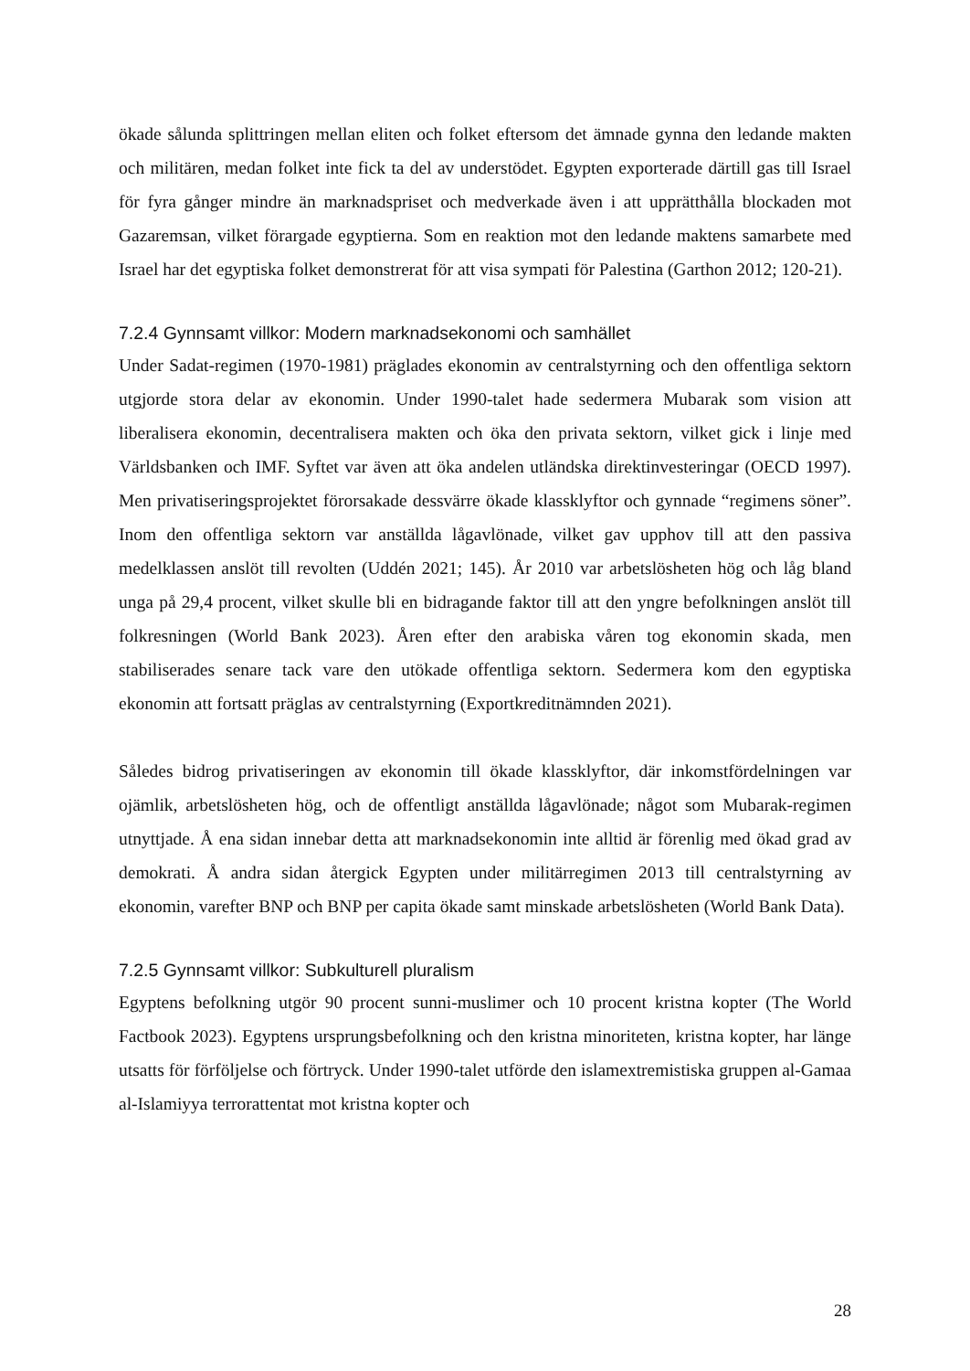ökade sålunda splittringen mellan eliten och folket eftersom det ämnade gynna den ledande makten och militären, medan folket inte fick ta del av understödet. Egypten exporterade därtill gas till Israel för fyra gånger mindre än marknadspriset och medverkade även i att upprätthålla blockaden mot Gazaremsan, vilket förargade egyptierna. Som en reaktion mot den ledande maktens samarbete med Israel har det egyptiska folket demonstrerat för att visa sympati för Palestina (Garthon 2012; 120-21).
7.2.4 Gynnsamt villkor: Modern marknadsekonomi och samhället
Under Sadat-regimen (1970-1981) präglades ekonomin av centralstyrning och den offentliga sektorn utgjorde stora delar av ekonomin. Under 1990-talet hade sedermera Mubarak som vision att liberalisera ekonomin, decentralisera makten och öka den privata sektorn, vilket gick i linje med Världsbanken och IMF. Syftet var även att öka andelen utländska direktinvesteringar (OECD 1997). Men privatiseringsprojektet förorsakade dessvärre ökade klassklyftor och gynnade “regimens söner”. Inom den offentliga sektorn var anställda lågavlönade, vilket gav upphov till att den passiva medelklassen anslöt till revolten (Uddén 2021; 145). År 2010 var arbetslösheten hög och låg bland unga på 29,4 procent, vilket skulle bli en bidragande faktor till att den yngre befolkningen anslöt till folkresningen (World Bank 2023). Åren efter den arabiska våren tog ekonomin skada, men stabiliserades senare tack vare den utökade offentliga sektorn. Sedermera kom den egyptiska ekonomin att fortsatt präglas av centralstyrning (Exportkreditnämnden 2021).
Således bidrog privatiseringen av ekonomin till ökade klassklyftor, där inkomstfördelningen var ojämlik, arbetslösheten hög, och de offentligt anställda lågavlönade; något som Mubarak-regimen utnyttjade. Å ena sidan innebar detta att marknadsekonomin inte alltid är förenlig med ökad grad av demokrati. Å andra sidan återgick Egypten under militärregimen 2013 till centralstyrning av ekonomin, varefter BNP och BNP per capita ökade samt minskade arbetslösheten (World Bank Data).
7.2.5 Gynnsamt villkor: Subkulturell pluralism
Egyptens befolkning utgör 90 procent sunni-muslimer och 10 procent kristna kopter (The World Factbook 2023). Egyptens ursprungsbefolkning och den kristna minoriteten, kristna kopter, har länge utsatts för förföljelse och förtryck. Under 1990-talet utförde den islamextremistiska gruppen al-Gamaa al-Islamiyya terrorattentat mot kristna kopter och
28